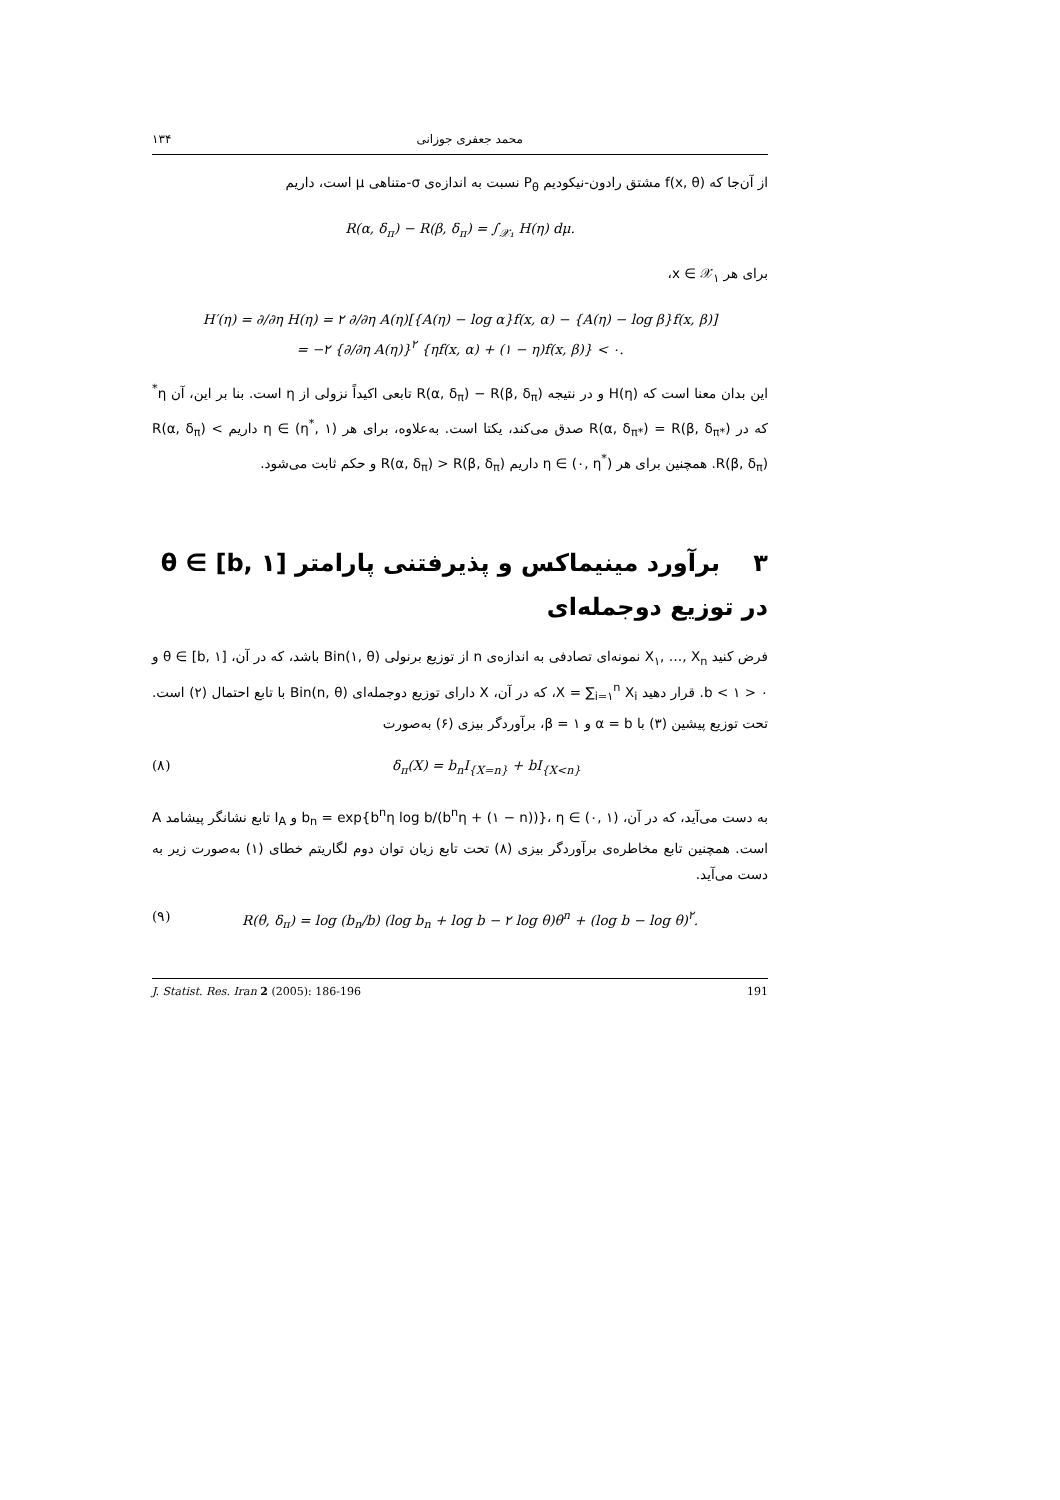۱۳۴ محمد جعفری جوزانی
از آن‌جا که f(x, θ) مشتق رادون-نیکودیم P<sub>θ</sub> نسبت به اندازه‌ی σ-متناهی μ است، داریم
R(α, δ<sub>π</sub>) − R(β, δ<sub>π</sub>) = ∫<sub>𝒳₁</sub> H(η) dμ.
برای هر x ∈ 𝒳<sub>۱</sub>،
H′(η) = ∂/∂η H(η) = ۲ ∂/∂η A(η)[{A(η) − log α}f(x, α) − {A(η) − log β}f(x, β)]
= −۲ {∂/∂η A(η)}<sup>۲</sup> {ηf(x, α) + (۱ − η)f(x, β)} < ۰.
این بدان معنا است که H(η) و در نتیجه R(α, δ<sub>π</sub>) − R(β, δ<sub>π</sub>) تابعی اکیداً نزولی از η است. بنا بر این، آن η<sup>*</sup> که در R(α, δ<sub>π*</sub>) = R(β, δ<sub>π*</sub>) صدق می‌کند، یکتا است. به‌علاوه، برای هر η ∈ (η<sup>*</sup>, ۱) داریم R(α, δ<sub>π</sub>) < R(β, δ<sub>π</sub>). همچنین برای هر η ∈ (۰, η<sup>*</sup>) داریم R(α, δ<sub>π</sub>) > R(β, δ<sub>π</sub>) و حکم ثابت می‌شود.
۳ برآورد مینیماکس و پذیرفتنی پارامتر θ ∈ [b, ۱] در توزیع دوجمله‌ای
فرض کنید X<sub>۱</sub>, …, X<sub>n</sub> نمونه‌ای تصادفی به اندازه‌ی n از توزیع برنولی Bin(۱, θ) باشد، که در آن، θ ∈ [b, ۱] و ۰ < b < ۱. قرار دهید X = ∑<sub>i=۱</sub><sup>n</sup> X<sub>i</sub>، که در آن، X دارای توزیع دوجمله‌ای Bin(n, θ) با تابع احتمال (۲) است. تحت توزیع پیشین (۳) با α = b و β = ۱، برآوردگر بیزی (۶) به‌صورت
(۸) δ<sub>π</sub>(X) = b<sub>n</sub>I<sub>{X=n}</sub> + bI<sub>{X<n}</sub>
به دست می‌آید، که در آن، b<sub>n</sub> = exp{b<sup>n</sup>η log b/(b<sup>n</sup>η + (۱ − n))}، η ∈ (۰, ۱) و I<sub>A</sub> تابع نشانگر پیشامد A است. همچنین تابع مخاطره‌ی برآوردگر بیزی (۸) تحت تابع زیان توان دوم لگاریتم خطای (۱) به‌صورت زیر به دست می‌آید.
(۹) R(θ, δ<sub>π</sub>) = log (b<sub>n</sub>/b) (log b<sub>n</sub> + log b − ۲ log θ)θ<sup>n</sup> + (log b − log θ)<sup>۲</sup>.
J. Statist. Res. Iran 2 (2005): 186-196 191